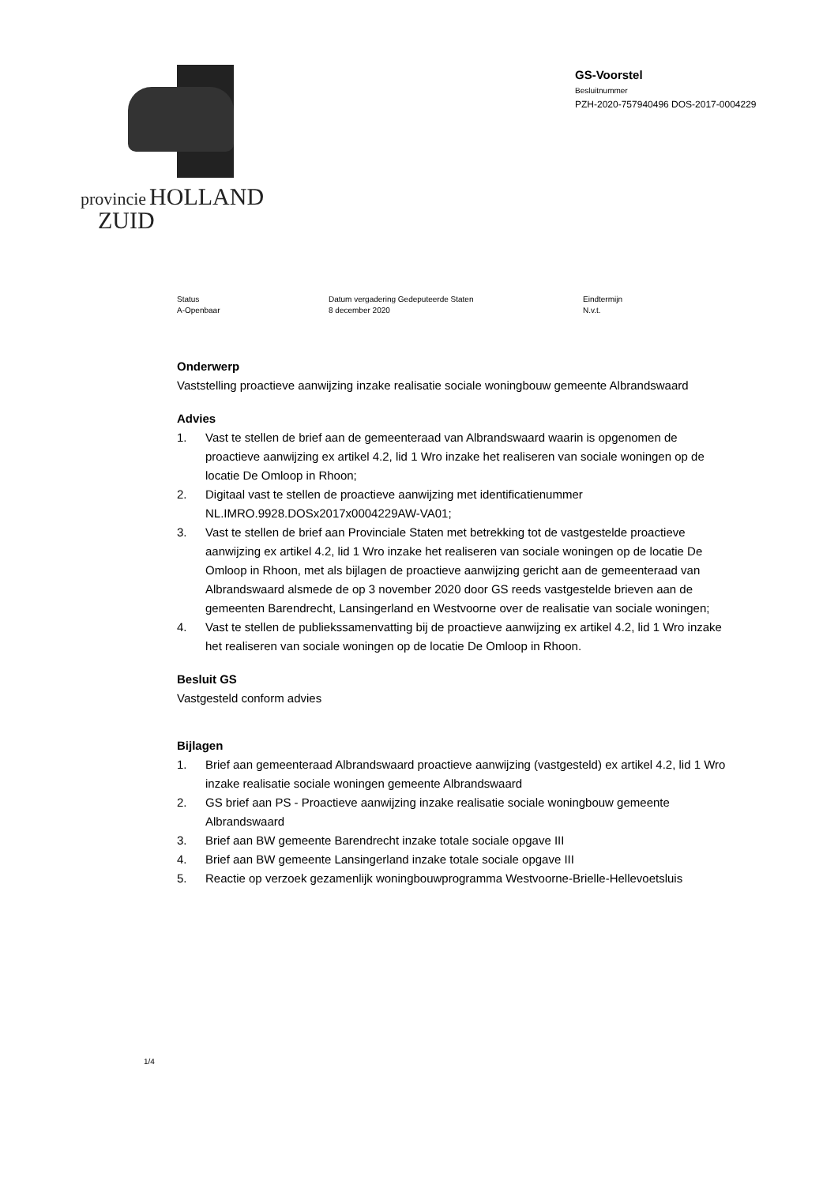provincie HOLLAND
ZUID
GS-Voorstel
Besluitnummer
PZH-2020-757940496 DOS-2017-0004229
Status
A-Openbaar
Datum vergadering Gedeputeerde Staten
8 december 2020
Eindtermijn
N.v.t.
Onderwerp
Vaststelling proactieve aanwijzing inzake realisatie sociale woningbouw gemeente Albrandswaard
Advies
1. Vast te stellen de brief aan de gemeenteraad van Albrandswaard waarin is opgenomen de proactieve aanwijzing ex artikel 4.2, lid 1 Wro inzake het realiseren van sociale woningen op de locatie De Omloop in Rhoon;
2. Digitaal vast te stellen de proactieve aanwijzing met identificatienummer NL.IMRO.9928.DOSx2017x0004229AW-VA01;
3. Vast te stellen de brief aan Provinciale Staten met betrekking tot de vastgestelde proactieve aanwijzing ex artikel 4.2, lid 1 Wro inzake het realiseren van sociale woningen op de locatie De Omloop in Rhoon, met als bijlagen de proactieve aanwijzing gericht aan de gemeenteraad van Albrandswaard alsmede de op 3 november 2020 door GS reeds vastgestelde brieven aan de gemeenten Barendrecht, Lansingerland en Westvoorne over de realisatie van sociale woningen;
4. Vast te stellen de publiekssamenvatting bij de proactieve aanwijzing ex artikel 4.2, lid 1 Wro inzake het realiseren van sociale woningen op de locatie De Omloop in Rhoon.
Besluit GS
Vastgesteld conform advies
Bijlagen
1. Brief aan gemeenteraad Albrandswaard proactieve aanwijzing (vastgesteld) ex artikel 4.2, lid 1 Wro inzake realisatie sociale woningen gemeente Albrandswaard
2. GS brief aan PS - Proactieve aanwijzing inzake realisatie sociale woningbouw gemeente Albrandswaard
3. Brief aan BW gemeente Barendrecht inzake totale sociale opgave III
4. Brief aan BW gemeente Lansingerland inzake totale sociale opgave III
5. Reactie op verzoek gezamenlijk woningbouwprogramma Westvoorne-Brielle-Hellevoetsluis
1/4